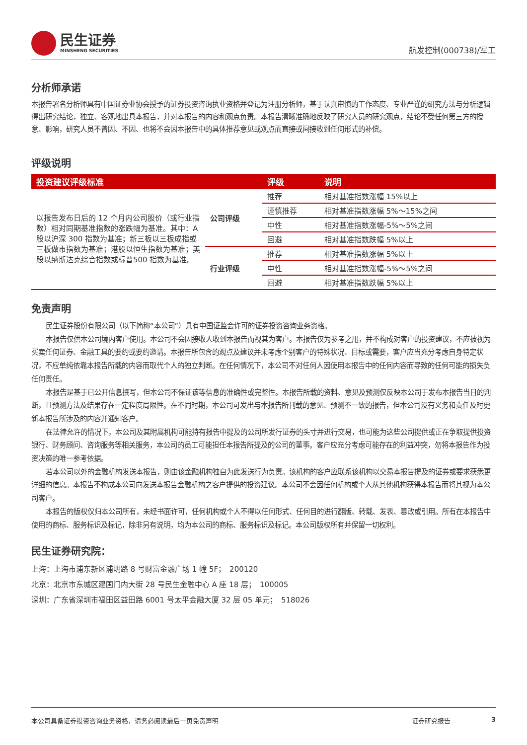民生证券
MINSHENG SECURITIES
航发控制(000738)/军工
分析师承诺
本报告署名分析师具有中国证券业协会授予的证券投资咨询执业资格并登记为注册分析师，基于认真审慎的工作态度、专业严谨的研究方法与分析逻辑得出研究结论，独立、客观地出具本报告，并对本报告的内容和观点负责。本报告清晰准确地反映了研究人员的研究观点，结论不受任何第三方的授意、影响，研究人员不曾因、不因、也将不会因本报告中的具体推荐意见或观点而直接或间接收到任何形式的补偿。
评级说明
| 投资建议评级标准 | | 评级 | 说明 |
| --- | --- | --- | --- |
| 以报告发布日后的 12 个月内公司股价（或行业指数）相对同期基准指数的涨跌幅为基准。其中：A 股以沪深 300 指数为基准；新三板以三板成指或三板做市指数为基准；港股以恒生指数为基准；美股以纳斯达克综合指数或标普500 指数为基准。 | 公司评级 | 推荐 | 相对基准指数涨幅 15%以上 |
| | | 谨慎推荐 | 相对基准指数涨幅 5%～15%之间 |
| | | 中性 | 相对基准指数涨幅-5%～5%之间 |
| | | 回避 | 相对基准指数跌幅 5%以上 |
| | 行业评级 | 推荐 | 相对基准指数涨幅 5%以上 |
| | | 中性 | 相对基准指数涨幅-5%～5%之间 |
| | | 回避 | 相对基准指数跌幅 5%以上 |
免责声明
民生证券股份有限公司（以下简称“本公司”）具有中国证监会许可的证券投资咨询业务资格。
本报告仅供本公司境内客户使用。本公司不会因接收人收到本报告而视其为客户。本报告仅为参考之用，并不构成对客户的投资建议，不应被视为买卖任何证券、金融工具的要约或要约邀请。本报告所包含的观点及建议并未考虑个别客户的特殊状况、目标或需要，客户应当充分考虑自身特定状况，不应单纯依靠本报告所载的内容而取代个人的独立判断。在任何情况下，本公司不对任何人因使用本报告中的任何内容而导致的任何可能的损失负任何责任。
本报告是基于已公开信息撰写，但本公司不保证该等信息的准确性或完整性。本报告所载的资料、意见及预测仅反映本公司于发布本报告当日的判断，且预测方法及结果存在一定程度局限性。在不同时期，本公司可发出与本报告所刊载的意见、预测不一致的报告，但本公司没有义务和责任及时更新本报告所涉及的内容并通知客户。
在法律允许的情况下，本公司及其附属机构可能持有报告中提及的公司所发行证券的头寸并进行交易，也可能为这些公司提供或正在争取提供投资银行、财务顾问、咨询服务等相关服务，本公司的员工可能担任本报告所提及的公司的董事。客户应充分考虑可能存在的利益冲突，勿将本报告作为投资决策的唯一参考依据。
若本公司以外的金融机构发送本报告，则由该金融机构独自为此发送行为负责。该机构的客户应联系该机构以交易本报告提及的证券或要求获悉更详细的信息。本报告不构成本公司向发送本报告金融机构之客户提供的投资建议。本公司不会因任何机构或个人从其他机构获得本报告而将其视为本公司客户。
本报告的版权仅归本公司所有，未经书面许可，任何机构或个人不得以任何形式、任何目的进行翻版、转载、发表、篡改或引用。所有在本报告中使用的商标、服务标识及标记，除非另有说明，均为本公司的商标、服务标识及标记。本公司版权所有并保留一切权利。
民生证券研究院：
上海：上海市浦东新区浦明路 8 号财富金融广场 1 幢 5F；　200120
北京：北京市东城区建国门内大街 28 号民生金融中心 A 座 18 层；　100005
深圳：广东省深圳市福田区益田路 6001 号太平金融大厦 32 层 05 单元；　518026
本公司具备证券投资咨询业务资格，请务必阅读最后一页免责声明 证券研究报告 3